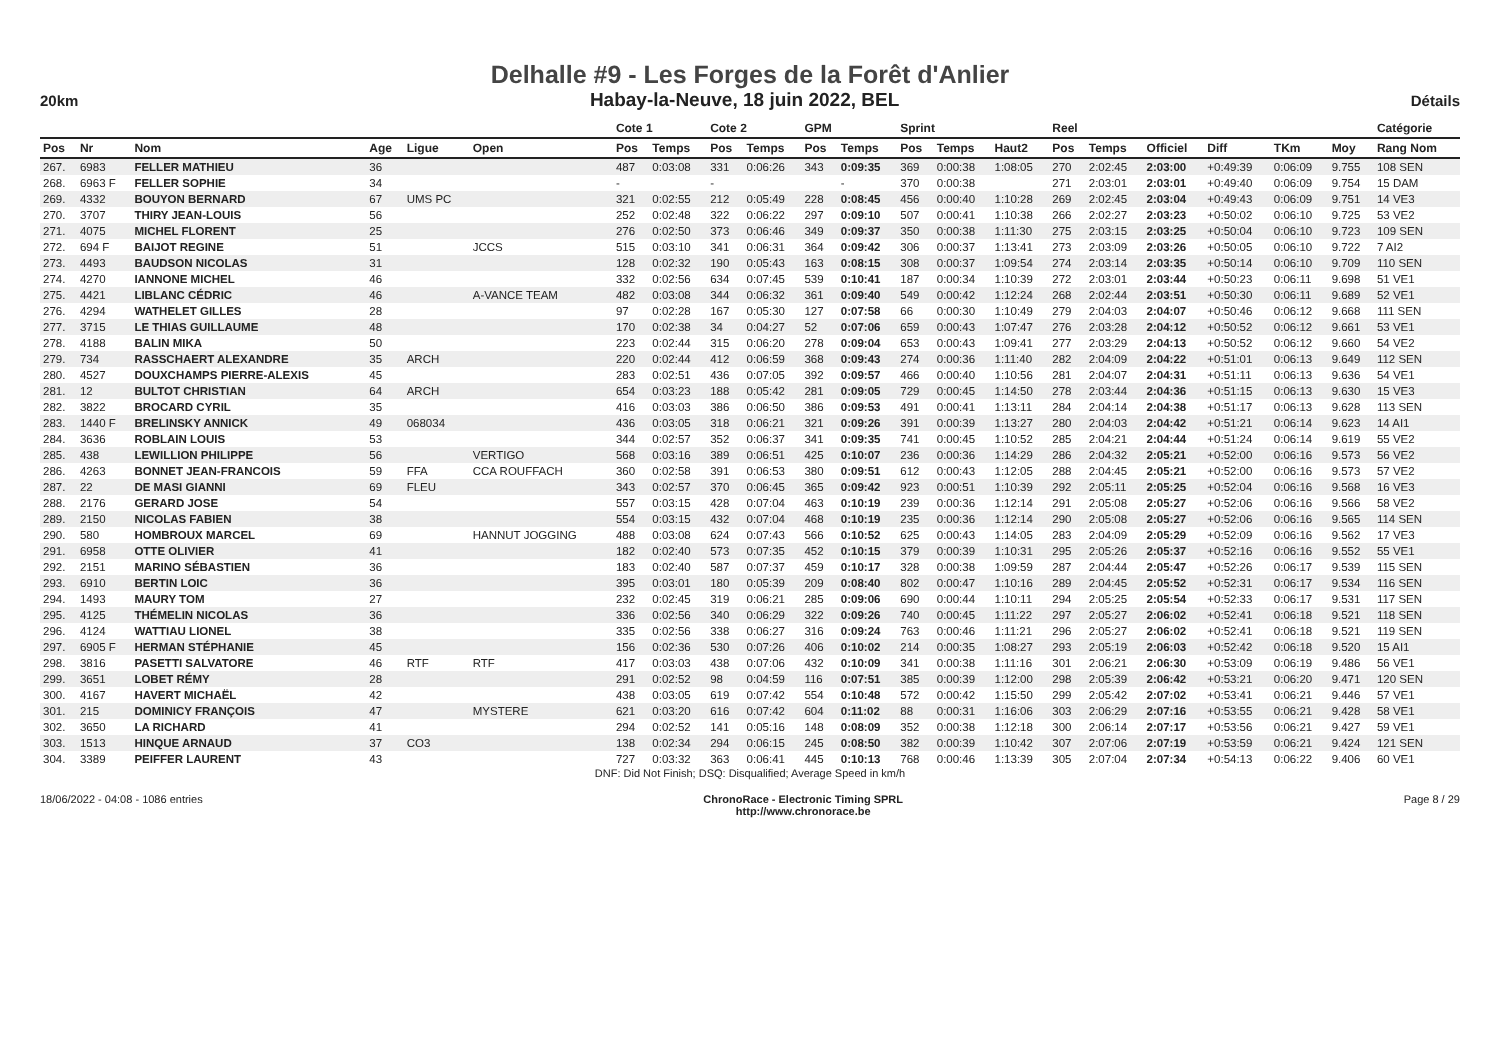Delhalle #9 - Les Forges de la Forêt d'Anlier
20km Habay-la-Neuve, 18 juin 2022, BEL Détails
| | | | | | | Cote 1 | | Cote 2 | | GPM | | Sprint | | | Reel | | | | | | Catégorie |
| --- | --- | --- | --- | --- | --- | --- | --- | --- | --- | --- | --- | --- | --- | --- | --- | --- | --- | --- | --- | --- | --- |
| Pos | Nr | Nom | Age | Ligue | Open | Pos | Temps | Pos | Temps | Pos | Temps | Pos | Temps | Haut2 | Pos | Temps | Officiel | Diff | TKm | Moy | Rang Nom |
| 267. | 6983 | FELLER MATHIEU | 36 | | | 487 | 0:03:08 | 331 | 0:06:26 | 343 | 0:09:35 | 369 | 0:00:38 | 1:08:05 | 270 | 2:02:45 | 2:03:00 | +0:49:39 | 0:06:09 | 9.755 | 108 SEN |
| 268. | 6963 F | FELLER SOPHIE | 34 | | | - | | - | | | - | 370 | 0:00:38 | | 271 | 2:03:01 | 2:03:01 | +0:49:40 | 0:06:09 | 9.754 | 15 DAM |
| 269. | 4332 | BOUYON BERNARD | 67 | UMS PC | | 321 | 0:02:55 | 212 | 0:05:49 | 228 | 0:08:45 | 456 | 0:00:40 | 1:10:28 | 269 | 2:02:45 | 2:03:04 | +0:49:43 | 0:06:09 | 9.751 | 14 VE3 |
| 270. | 3707 | THIRY JEAN-LOUIS | 56 | | | 252 | 0:02:48 | 322 | 0:06:22 | 297 | 0:09:10 | 507 | 0:00:41 | 1:10:38 | 266 | 2:02:27 | 2:03:23 | +0:50:02 | 0:06:10 | 9.725 | 53 VE2 |
| 271. | 4075 | MICHEL FLORENT | 25 | | | 276 | 0:02:50 | 373 | 0:06:46 | 349 | 0:09:37 | 350 | 0:00:38 | 1:11:30 | 275 | 2:03:15 | 2:03:25 | +0:50:04 | 0:06:10 | 9.723 | 109 SEN |
| 272. | 694 F | BAIJOT REGINE | 51 | | JCCS | 515 | 0:03:10 | 341 | 0:06:31 | 364 | 0:09:42 | 306 | 0:00:37 | 1:13:41 | 273 | 2:03:09 | 2:03:26 | +0:50:05 | 0:06:10 | 9.722 | 7 AI2 |
| 273. | 4493 | BAUDSON NICOLAS | 31 | | | 128 | 0:02:32 | 190 | 0:05:43 | 163 | 0:08:15 | 308 | 0:00:37 | 1:09:54 | 274 | 2:03:14 | 2:03:35 | +0:50:14 | 0:06:10 | 9.709 | 110 SEN |
| 274. | 4270 | IANNONE MICHEL | 46 | | | 332 | 0:02:56 | 634 | 0:07:45 | 539 | 0:10:41 | 187 | 0:00:34 | 1:10:39 | 272 | 2:03:01 | 2:03:44 | +0:50:23 | 0:06:11 | 9.698 | 51 VE1 |
| 275. | 4421 | LIBLANC CÉDRIC | 46 | | A-VANCE TEAM | 482 | 0:03:08 | 344 | 0:06:32 | 361 | 0:09:40 | 549 | 0:00:42 | 1:12:24 | 268 | 2:02:44 | 2:03:51 | +0:50:30 | 0:06:11 | 9.689 | 52 VE1 |
| 276. | 4294 | WATHELET GILLES | 28 | | | 97 | 0:02:28 | 167 | 0:05:30 | 127 | 0:07:58 | 66 | 0:00:30 | 1:10:49 | 279 | 2:04:03 | 2:04:07 | +0:50:46 | 0:06:12 | 9.668 | 111 SEN |
| 277. | 3715 | LE THIAS GUILLAUME | 48 | | | 170 | 0:02:38 | 34 | 0:04:27 | 52 | 0:07:06 | 659 | 0:00:43 | 1:07:47 | 276 | 2:03:28 | 2:04:12 | +0:50:52 | 0:06:12 | 9.661 | 53 VE1 |
| 278. | 4188 | BALIN MIKA | 50 | | | 223 | 0:02:44 | 315 | 0:06:20 | 278 | 0:09:04 | 653 | 0:00:43 | 1:09:41 | 277 | 2:03:29 | 2:04:13 | +0:50:52 | 0:06:12 | 9.660 | 54 VE2 |
| 279. | 734 | RASSCHAERT ALEXANDRE | 35 | ARCH | | 220 | 0:02:44 | 412 | 0:06:59 | 368 | 0:09:43 | 274 | 0:00:36 | 1:11:40 | 282 | 2:04:09 | 2:04:22 | +0:51:01 | 0:06:13 | 9.649 | 112 SEN |
| 280. | 4527 | DOUXCHAMPS PIERRE-ALEXIS | 45 | | | 283 | 0:02:51 | 436 | 0:07:05 | 392 | 0:09:57 | 466 | 0:00:40 | 1:10:56 | 281 | 2:04:07 | 2:04:31 | +0:51:11 | 0:06:13 | 9.636 | 54 VE1 |
| 281. | 12 | BULTOT CHRISTIAN | 64 | ARCH | | 654 | 0:03:23 | 188 | 0:05:42 | 281 | 0:09:05 | 729 | 0:00:45 | 1:14:50 | 278 | 2:03:44 | 2:04:36 | +0:51:15 | 0:06:13 | 9.630 | 15 VE3 |
| 282. | 3822 | BROCARD CYRIL | 35 | | | 416 | 0:03:03 | 386 | 0:06:50 | 386 | 0:09:53 | 491 | 0:00:41 | 1:13:11 | 284 | 2:04:14 | 2:04:38 | +0:51:17 | 0:06:13 | 9.628 | 113 SEN |
| 283. | 1440 F | BRELINSKY ANNICK | 49 | 068034 | | 436 | 0:03:05 | 318 | 0:06:21 | 321 | 0:09:26 | 391 | 0:00:39 | 1:13:27 | 280 | 2:04:03 | 2:04:42 | +0:51:21 | 0:06:14 | 9.623 | 14 AI1 |
| 284. | 3636 | ROBLAIN LOUIS | 53 | | | 344 | 0:02:57 | 352 | 0:06:37 | 341 | 0:09:35 | 741 | 0:00:45 | 1:10:52 | 285 | 2:04:21 | 2:04:44 | +0:51:24 | 0:06:14 | 9.619 | 55 VE2 |
| 285. | 438 | LEWILLION PHILIPPE | 56 | | VERTIGO | 568 | 0:03:16 | 389 | 0:06:51 | 425 | 0:10:07 | 236 | 0:00:36 | 1:14:29 | 286 | 2:04:32 | 2:05:21 | +0:52:00 | 0:06:16 | 9.573 | 56 VE2 |
| 286. | 4263 | BONNET JEAN-FRANCOIS | 59 | FFA | CCA ROUFFACH | 360 | 0:02:58 | 391 | 0:06:53 | 380 | 0:09:51 | 612 | 0:00:43 | 1:12:05 | 288 | 2:04:45 | 2:05:21 | +0:52:00 | 0:06:16 | 9.573 | 57 VE2 |
| 287. | 22 | DE MASI GIANNI | 69 | FLEU | | 343 | 0:02:57 | 370 | 0:06:45 | 365 | 0:09:42 | 923 | 0:00:51 | 1:10:39 | 292 | 2:05:11 | 2:05:25 | +0:52:04 | 0:06:16 | 9.568 | 16 VE3 |
| 288. | 2176 | GERARD JOSE | 54 | | | 557 | 0:03:15 | 428 | 0:07:04 | 463 | 0:10:19 | 239 | 0:00:36 | 1:12:14 | 291 | 2:05:08 | 2:05:27 | +0:52:06 | 0:06:16 | 9.566 | 58 VE2 |
| 289. | 2150 | NICOLAS FABIEN | 38 | | | 554 | 0:03:15 | 432 | 0:07:04 | 468 | 0:10:19 | 235 | 0:00:36 | 1:12:14 | 290 | 2:05:08 | 2:05:27 | +0:52:06 | 0:06:16 | 9.565 | 114 SEN |
| 290. | 580 | HOMBROUX MARCEL | 69 | | HANNUT JOGGING | 488 | 0:03:08 | 624 | 0:07:43 | 566 | 0:10:52 | 625 | 0:00:43 | 1:14:05 | 283 | 2:04:09 | 2:05:29 | +0:52:09 | 0:06:16 | 9.562 | 17 VE3 |
| 291. | 6958 | OTTE OLIVIER | 41 | | | 182 | 0:02:40 | 573 | 0:07:35 | 452 | 0:10:15 | 379 | 0:00:39 | 1:10:31 | 295 | 2:05:26 | 2:05:37 | +0:52:16 | 0:06:16 | 9.552 | 55 VE1 |
| 292. | 2151 | MARINO SÉBASTIEN | 36 | | | 183 | 0:02:40 | 587 | 0:07:37 | 459 | 0:10:17 | 328 | 0:00:38 | 1:09:59 | 287 | 2:04:44 | 2:05:47 | +0:52:26 | 0:06:17 | 9.539 | 115 SEN |
| 293. | 6910 | BERTIN LOIC | 36 | | | 395 | 0:03:01 | 180 | 0:05:39 | 209 | 0:08:40 | 802 | 0:00:47 | 1:10:16 | 289 | 2:04:45 | 2:05:52 | +0:52:31 | 0:06:17 | 9.534 | 116 SEN |
| 294. | 1493 | MAURY TOM | 27 | | | 232 | 0:02:45 | 319 | 0:06:21 | 285 | 0:09:06 | 690 | 0:00:44 | 1:10:11 | 294 | 2:05:25 | 2:05:54 | +0:52:33 | 0:06:17 | 9.531 | 117 SEN |
| 295. | 4125 | THÉMELIN NICOLAS | 36 | | | 336 | 0:02:56 | 340 | 0:06:29 | 322 | 0:09:26 | 740 | 0:00:45 | 1:11:22 | 297 | 2:05:27 | 2:06:02 | +0:52:41 | 0:06:18 | 9.521 | 118 SEN |
| 296. | 4124 | WATTIAU LIONEL | 38 | | | 335 | 0:02:56 | 338 | 0:06:27 | 316 | 0:09:24 | 763 | 0:00:46 | 1:11:21 | 296 | 2:05:27 | 2:06:02 | +0:52:41 | 0:06:18 | 9.521 | 119 SEN |
| 297. | 6905 F | HERMAN STÉPHANIE | 45 | | | 156 | 0:02:36 | 530 | 0:07:26 | 406 | 0:10:02 | 214 | 0:00:35 | 1:08:27 | 293 | 2:05:19 | 2:06:03 | +0:52:42 | 0:06:18 | 9.520 | 15 AI1 |
| 298. | 3816 | PASETTI SALVATORE | 46 | RTF | RTF | 417 | 0:03:03 | 438 | 0:07:06 | 432 | 0:10:09 | 341 | 0:00:38 | 1:11:16 | 301 | 2:06:21 | 2:06:30 | +0:53:09 | 0:06:19 | 9.486 | 56 VE1 |
| 299. | 3651 | LOBET RÉMY | 28 | | | 291 | 0:02:52 | 98 | 0:04:59 | 116 | 0:07:51 | 385 | 0:00:39 | 1:12:00 | 298 | 2:05:39 | 2:06:42 | +0:53:21 | 0:06:20 | 9.471 | 120 SEN |
| 300. | 4167 | HAVERT MICHAËL | 42 | | | 438 | 0:03:05 | 619 | 0:07:42 | 554 | 0:10:48 | 572 | 0:00:42 | 1:15:50 | 299 | 2:05:42 | 2:07:02 | +0:53:41 | 0:06:21 | 9.446 | 57 VE1 |
| 301. | 215 | DOMINICY FRANÇOIS | 47 | | MYSTERE | 621 | 0:03:20 | 616 | 0:07:42 | 604 | 0:11:02 | 88 | 0:00:31 | 1:16:06 | 303 | 2:06:29 | 2:07:16 | +0:53:55 | 0:06:21 | 9.428 | 58 VE1 |
| 302. | 3650 | LA RICHARD | 41 | | | 294 | 0:02:52 | 141 | 0:05:16 | 148 | 0:08:09 | 352 | 0:00:38 | 1:12:18 | 300 | 2:06:14 | 2:07:17 | +0:53:56 | 0:06:21 | 9.427 | 59 VE1 |
| 303. | 1513 | HINQUE ARNAUD | 37 | CO3 | | 138 | 0:02:34 | 294 | 0:06:15 | 245 | 0:08:50 | 382 | 0:00:39 | 1:10:42 | 307 | 2:07:06 | 2:07:19 | +0:53:59 | 0:06:21 | 9.424 | 121 SEN |
| 304. | 3389 | PEIFFER LAURENT | 43 | | | 727 | 0:03:32 | 363 | 0:06:41 | 445 | 0:10:13 | 768 | 0:00:46 | 1:13:39 | 305 | 2:07:04 | 2:07:34 | +0:54:13 | 0:06:22 | 9.406 | 60 VE1 |
DNF: Did Not Finish; DSQ: Disqualified; Average Speed in km/h
18/06/2022 - 04:08 - 1086 entries ChronoRace - Electronic Timing SPRL
http://www.chronorace.be Page 8 / 29